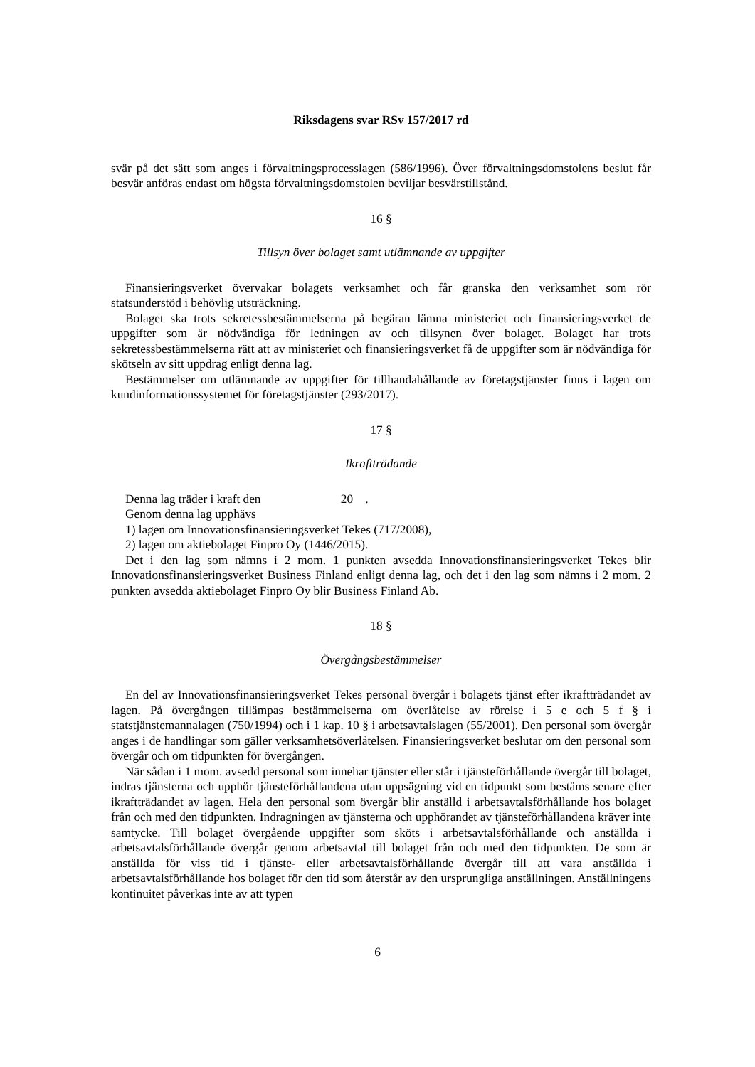Riksdagens svar RSv 157/2017 rd
svär på det sätt som anges i förvaltningsprocesslagen (586/1996). Över förvaltningsdomstolens beslut får besvär anföras endast om högsta förvaltningsdomstolen beviljar besvärstillstånd.
16 §
Tillsyn över bolaget samt utlämnande av uppgifter
Finansieringsverket övervakar bolagets verksamhet och får granska den verksamhet som rör statsunderstöd i behövlig utsträckning.
Bolaget ska trots sekretessbestämmelserna på begäran lämna ministeriet och finansieringsverket de uppgifter som är nödvändiga för ledningen av och tillsynen över bolaget. Bolaget har trots sekretessbestämmelserna rätt att av ministeriet och finansieringsverket få de uppgifter som är nödvändiga för skötseln av sitt uppdrag enligt denna lag.
Bestämmelser om utlämnande av uppgifter för tillhandahållande av företagstjänster finns i lagen om kundinformationssystemet för företagstjänster (293/2017).
17 §
Ikraftträdande
Denna lag träder i kraft den 20 .
Genom denna lag upphävs
1) lagen om Innovationsfinansieringsverket Tekes (717/2008),
2) lagen om aktiebolaget Finpro Oy (1446/2015).
Det i den lag som nämns i 2 mom. 1 punkten avsedda Innovationsfinansieringsverket Tekes blir Innovationsfinansieringsverket Business Finland enligt denna lag, och det i den lag som nämns i 2 mom. 2 punkten avsedda aktiebolaget Finpro Oy blir Business Finland Ab.
18 §
Övergångsbestämmelser
En del av Innovationsfinansieringsverket Tekes personal övergår i bolagets tjänst efter ikraftträdandet av lagen. På övergången tillämpas bestämmelserna om överlåtelse av rörelse i 5 e och 5 f § i statstjänstemannalagen (750/1994) och i 1 kap. 10 § i arbetsavtalslagen (55/2001). Den personal som övergår anges i de handlingar som gäller verksamhetsöverlåtelsen. Finansieringsverket beslutar om den personal som övergår och om tidpunkten för övergången.
När sådan i 1 mom. avsedd personal som innehar tjänster eller står i tjänsteförhållande övergår till bolaget, indras tjänsterna och upphör tjänsteförhållandena utan uppsägning vid en tidpunkt som bestäms senare efter ikraftträdandet av lagen. Hela den personal som övergår blir anställd i arbetsavtalsförhållande hos bolaget från och med den tidpunkten. Indragningen av tjänsterna och upphörandet av tjänsteförhållandena kräver inte samtycke. Till bolaget övergående uppgifter som sköts i arbetsavtalsförhållande och anställda i arbetsavtalsförhållande övergår genom arbetsavtal till bolaget från och med den tidpunkten. De som är anställda för viss tid i tjänste- eller arbetsavtalsförhållande övergår till att vara anställda i arbetsavtalsförhållande hos bolaget för den tid som återstår av den ursprungliga anställningen. Anställningens kontinuitet påverkas inte av att typen
6